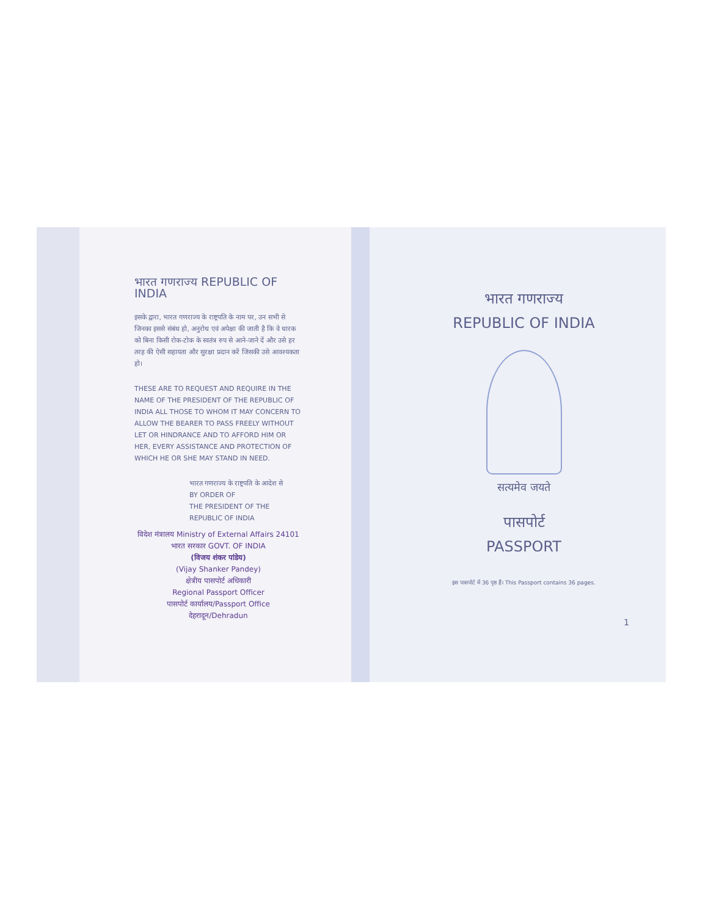भारत गणराज्य REPUBLIC OF INDIA
इसके द्वारा, भारत गणराज्य के राष्ट्रपति के नाम पर, उन सभी से जिनका इससे संबंध हो, अनुरोध एवं अपेक्षा की जाती है कि वे धारक को बिना किसी रोक-टोक के स्वतंत्र रुप से आने-जाने दें और उसे हर तरह की ऐसी सहायता और सुरक्षा प्रदान करें जिसकी उसे आवश्यकता हो।
THESE ARE TO REQUEST AND REQUIRE IN THE NAME OF THE PRESIDENT OF THE REPUBLIC OF INDIA ALL THOSE TO WHOM IT MAY CONCERN TO ALLOW THE BEARER TO PASS FREELY WITHOUT LET OR HINDRANCE AND TO AFFORD HIM OR HER, EVERY ASSISTANCE AND PROTECTION OF WHICH HE OR SHE MAY STAND IN NEED.
भारत गणराज्य के राष्ट्रपति के आदेश से
BY ORDER OF
THE PRESIDENT OF THE REPUBLIC OF INDIA
विदेश मंत्रालय Ministry of External Affairs 24101 भारत सरकार GOVT. OF INDIA
(विजय शंकर पांडेय)
(Vijay Shanker Pandey)
क्षेत्रीय पासपोर्ट अधिकारी
Regional Passport Officer
पासपोर्ट कार्यालय/Passport Office
देहरादून/Dehradun
भारत गणराज्य
REPUBLIC OF INDIA
सत्यमेव जयते
पासपोर्ट
PASSPORT
इस पासपोर्ट में 36 पृष्ठ हैं। This Passport contains 36 pages.
1